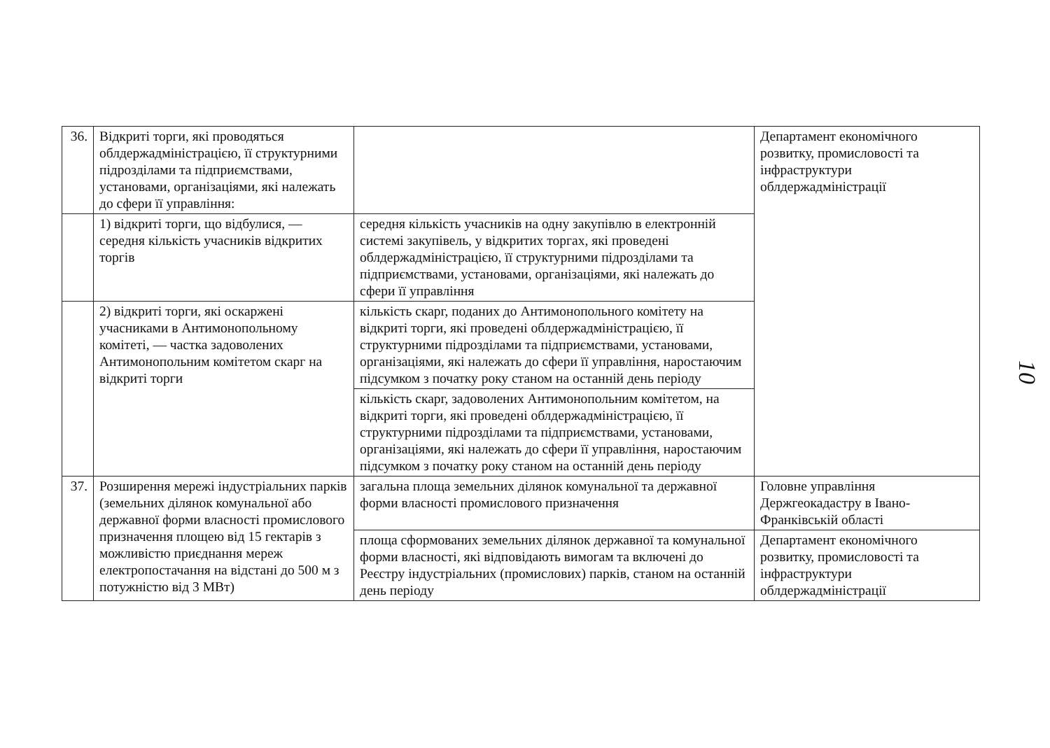| 36. | Відкриті торги, які проводяться облдержадміністрацією, її структурними підрозділами та підприємствами, установами, організаціями, які належать до сфери її управління: | | Департамент економічного розвитку, промисловості та інфраструктури облдержадміністрації |
| | 1) відкриті торги, що відбулися, — середня кількість учасників відкритих торгів | середня кількість учасників на одну закупівлю в електронній системі закупівель, у відкритих торгах, які проведені облдержадміністрацією, її структурними підрозділами та підприємствами, установами, організаціями, які належать до сфери її управління | |
| | 2) відкриті торги, які оскаржені учасниками в Антимонопольному комітеті, — частка задоволених Антимонопольним комітетом скарг на відкриті торги | кількість скарг, поданих до Антимонопольного комітету на відкриті торги, які проведені облдержадміністрацією, її структурними підрозділами та підприємствами, установами, організаціями, які належать до сфери її управління, наростаючим підсумком з початку року станом на останній день періоду | |
| | | кількість скарг, задоволених Антимонопольним комітетом, на відкриті торги, які проведені облдержадміністрацією, її структурними підрозділами та підприємствами, установами, організаціями, які належать до сфери її управління, наростаючим підсумком з початку року станом на останній день періоду | |
| 37. | Розширення мережі індустріальних парків (земельних ділянок комунальної або державної форми власності промислового призначення площею від 15 гектарів з можливістю приєднання мереж електропостачання на відстані до 500 м з потужністю від 3 МВт) | загальна площа земельних ділянок комунальної та державної форми власності промислового призначення | Головне управління Держгеокадастру в Івано-Франківській області |
| | | площа сформованих земельних ділянок державної та комунальної форми власності, які відповідають вимогам та включені до Реєстру індустріальних (промислових) парків, станом на останній день періоду | Департамент економічного розвитку, промисловості та інфраструктури облдержадміністрації |
10